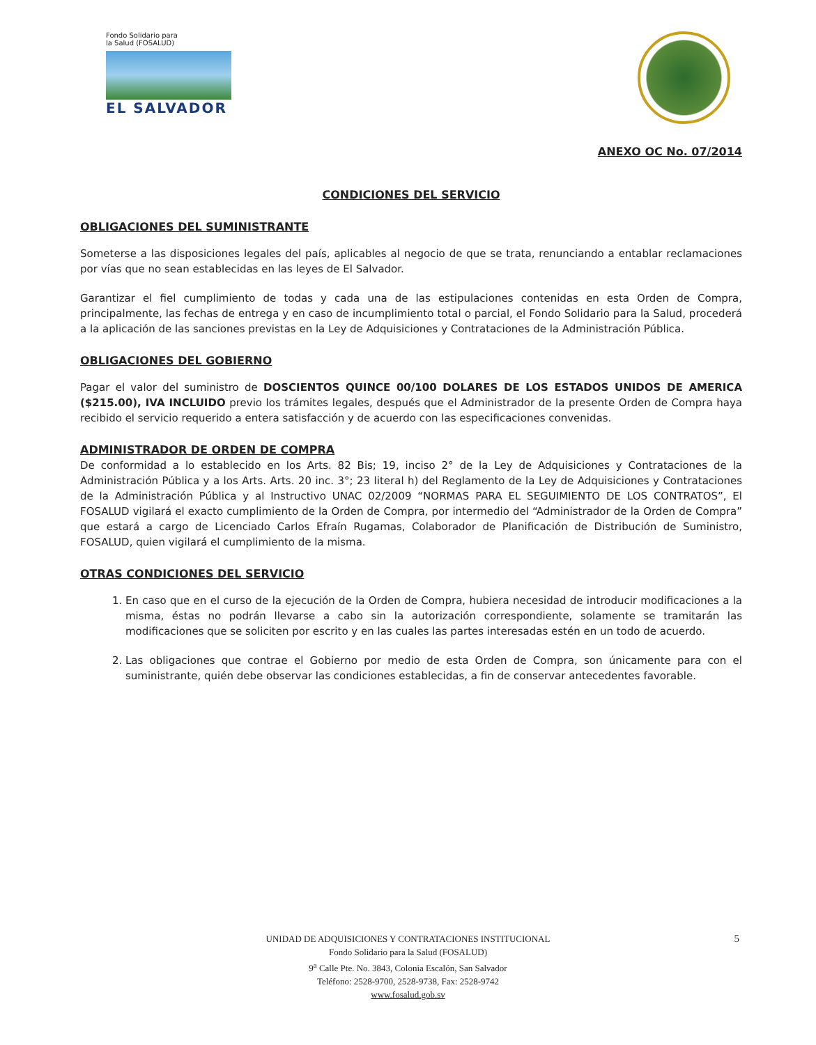Fondo Solidario para
la Salud (FOSALUD)
EL SALVADOR
ANEXO OC No. 07/2014
CONDICIONES DEL SERVICIO
OBLIGACIONES DEL SUMINISTRANTE
Someterse a las disposiciones legales del país, aplicables al negocio de que se trata, renunciando a entablar reclamaciones por vías que no sean establecidas en las leyes de El Salvador.
Garantizar el fiel cumplimiento de todas y cada una de las estipulaciones contenidas en esta Orden de Compra, principalmente, las fechas de entrega y en caso de incumplimiento total o parcial, el Fondo Solidario para la Salud, procederá a la aplicación de las sanciones previstas en la Ley de Adquisiciones y Contrataciones de la Administración Pública.
OBLIGACIONES DEL GOBIERNO
Pagar el valor del suministro de DOSCIENTOS QUINCE 00/100 DOLARES DE LOS ESTADOS UNIDOS DE AMERICA ($215.00), IVA INCLUIDO previo los trámites legales, después que el Administrador de la presente Orden de Compra haya recibido el servicio requerido a entera satisfacción y de acuerdo con las especificaciones convenidas.
ADMINISTRADOR DE ORDEN DE COMPRA
De conformidad a lo establecido en los Arts. 82 Bis; 19, inciso 2° de la Ley de Adquisiciones y Contrataciones de la Administración Pública y a los Arts. Arts. 20 inc. 3°; 23 literal h) del Reglamento de la Ley de Adquisiciones y Contrataciones de la Administración Pública y al Instructivo UNAC 02/2009 “NORMAS PARA EL SEGUIMIENTO DE LOS CONTRATOS”, El FOSALUD vigilará el exacto cumplimiento de la Orden de Compra, por intermedio del “Administrador de la Orden de Compra” que estará a cargo de Licenciado Carlos Efraín Rugamas, Colaborador de Planificación de Distribución de Suministro, FOSALUD, quien vigilará el cumplimiento de la misma.
OTRAS CONDICIONES DEL SERVICIO
1. En caso que en el curso de la ejecución de la Orden de Compra, hubiera necesidad de introducir modificaciones a la misma, éstas no podrán llevarse a cabo sin la autorización correspondiente, solamente se tramitarán las modificaciones que se soliciten por escrito y en las cuales las partes interesadas estén en un todo de acuerdo.
2. Las obligaciones que contrae el Gobierno por medio de esta Orden de Compra, son únicamente para con el suministrante, quién debe observar las condiciones establecidas, a fin de conservar antecedentes favorable.
5
UNIDAD DE ADQUISICIONES Y CONTRATACIONES INSTITUCIONAL
Fondo Solidario para la Salud (FOSALUD)
9<sup>a</sup> Calle Pte. No. 3843, Colonia Escalón, San Salvador
Teléfono: 2528-9700, 2528-9738, Fax: 2528-9742
www.fosalud.gob.sv